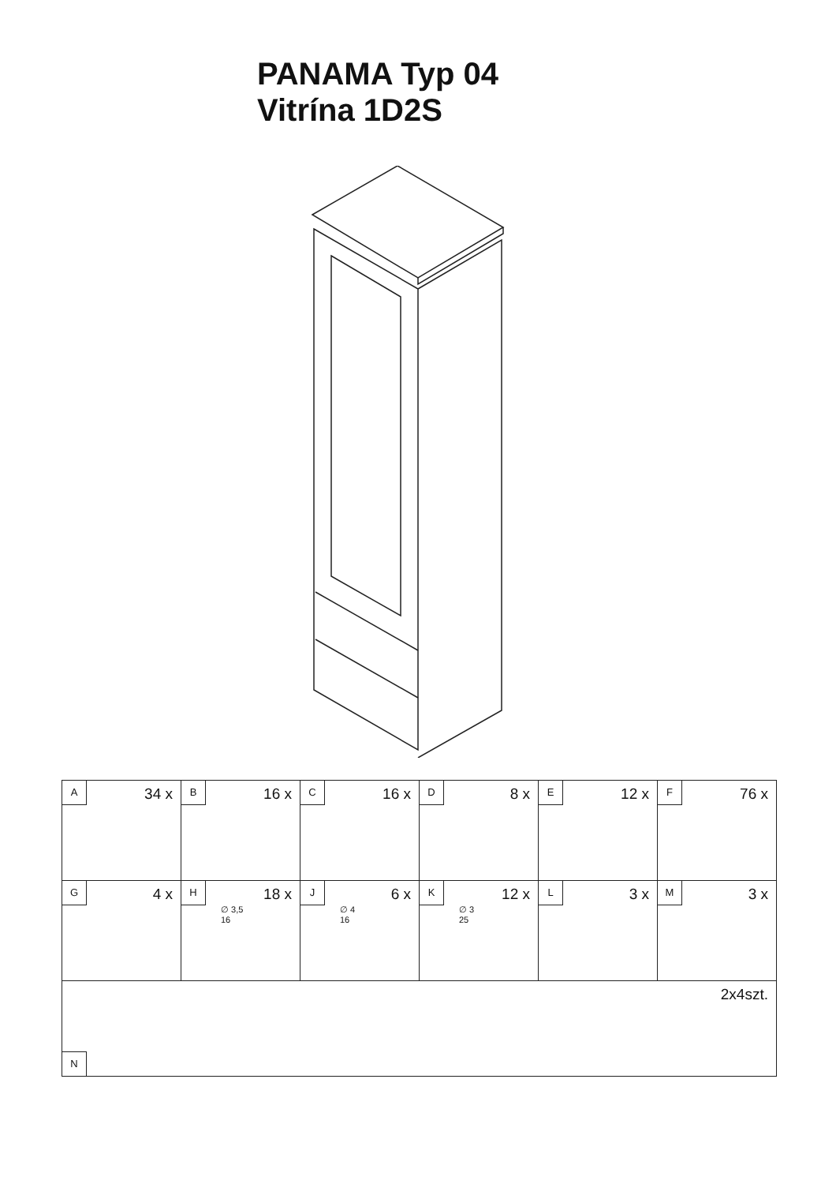PANAMA Typ 04
Vitrína 1D2S
| A 34 x | B 16 x | C 16 x | D 8 x | E 12 x | F 76 x |
| G 4 x | H 18 x ∅ 3,5 16 | J 6 x ∅ 4 16 | K 12 x ∅ 3 25 | L 3 x | M 3 x |
| 2x4szt. N | | | | | |